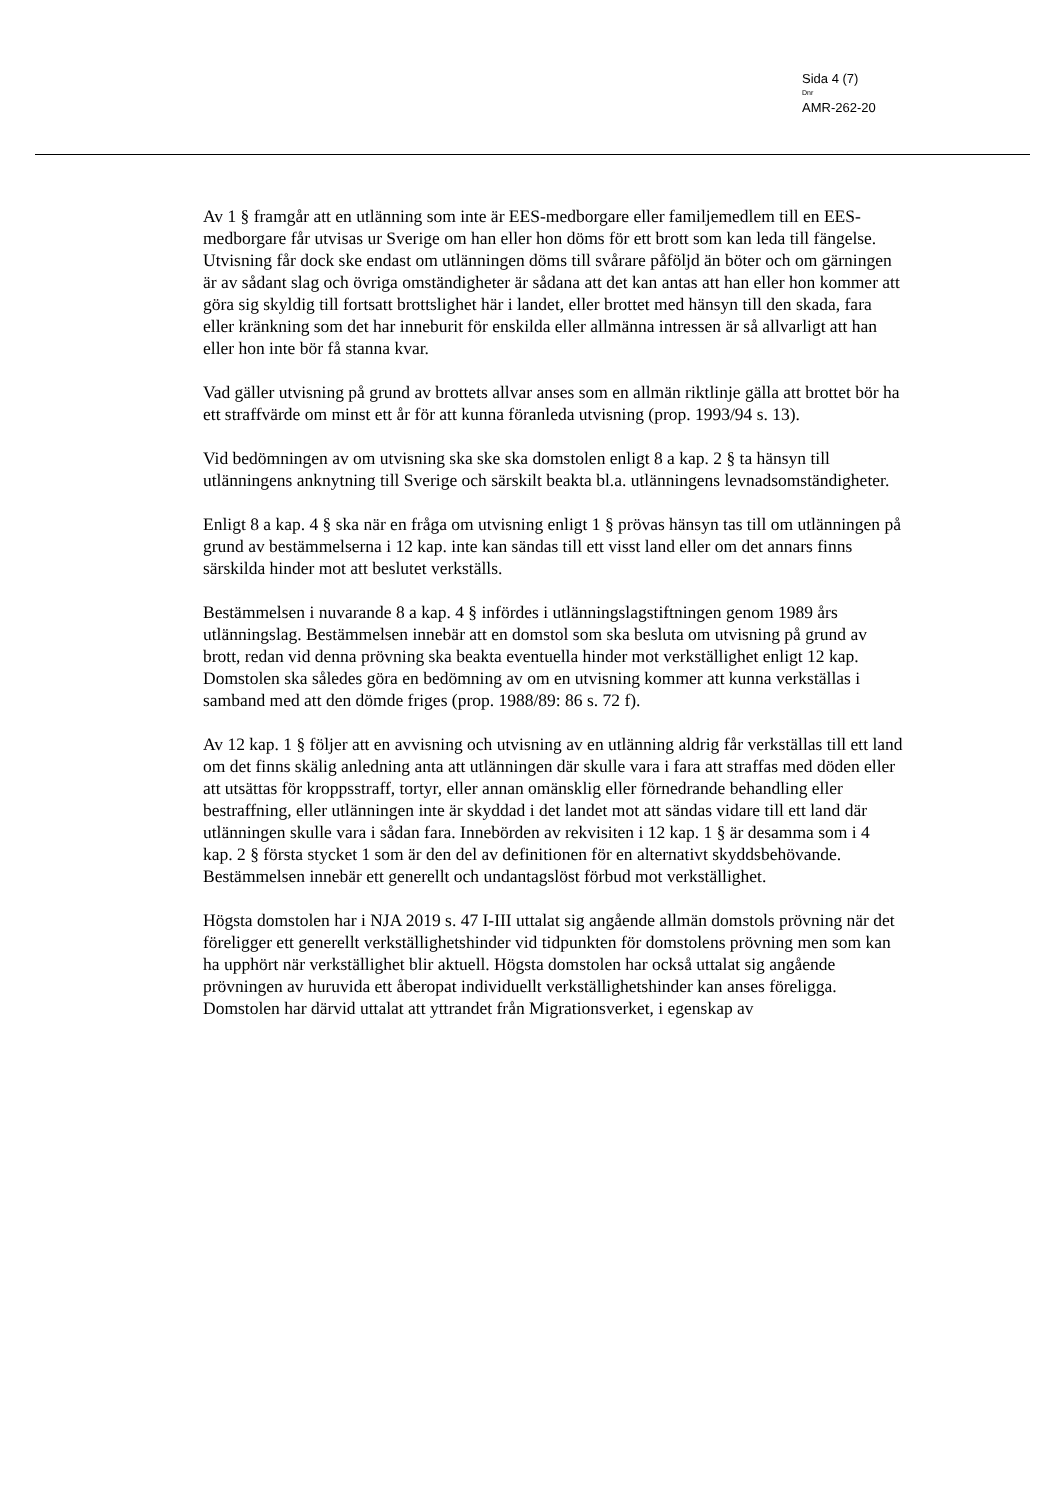Sida 4 (7)
Dnr
AMR-262-20
Av 1 § framgår att en utlänning som inte är EES-medborgare eller familjemedlem till en EES-medborgare får utvisas ur Sverige om han eller hon döms för ett brott som kan leda till fängelse. Utvisning får dock ske endast om utlänningen döms till svårare påföljd än böter och om gärningen är av sådant slag och övriga omständigheter är sådana att det kan antas att han eller hon kommer att göra sig skyldig till fortsatt brottslighet här i landet, eller brottet med hänsyn till den skada, fara eller kränkning som det har inneburit för enskilda eller allmänna intressen är så allvarligt att han eller hon inte bör få stanna kvar.
Vad gäller utvisning på grund av brottets allvar anses som en allmän riktlinje gälla att brottet bör ha ett straffvärde om minst ett år för att kunna föranleda utvisning (prop. 1993/94 s. 13).
Vid bedömningen av om utvisning ska ske ska domstolen enligt 8 a kap. 2 § ta hänsyn till utlänningens anknytning till Sverige och särskilt beakta bl.a. utlänningens levnadsomständigheter.
Enligt 8 a kap. 4 § ska när en fråga om utvisning enligt 1 § prövas hänsyn tas till om utlänningen på grund av bestämmelserna i 12 kap. inte kan sändas till ett visst land eller om det annars finns särskilda hinder mot att beslutet verkställs.
Bestämmelsen i nuvarande 8 a kap. 4 § infördes i utlänningslagstiftningen genom 1989 års utlänningslag. Bestämmelsen innebär att en domstol som ska besluta om utvisning på grund av brott, redan vid denna prövning ska beakta eventuella hinder mot verkställighet enligt 12 kap. Domstolen ska således göra en bedömning av om en utvisning kommer att kunna verkställas i samband med att den dömde friges (prop. 1988/89: 86 s. 72 f).
Av 12 kap. 1 § följer att en avvisning och utvisning av en utlänning aldrig får verkställas till ett land om det finns skälig anledning anta att utlänningen där skulle vara i fara att straffas med döden eller att utsättas för kroppsstraff, tortyr, eller annan omänsklig eller förnedrande behandling eller bestraffning, eller utlänningen inte är skyddad i det landet mot att sändas vidare till ett land där utlänningen skulle vara i sådan fara. Innebörden av rekvisiten i 12 kap. 1 § är desamma som i 4 kap. 2 § första stycket 1 som är den del av definitionen för en alternativt skyddsbehövande. Bestämmelsen innebär ett generellt och undantagslöst förbud mot verkställighet.
Högsta domstolen har i NJA 2019 s. 47 I-III uttalat sig angående allmän domstols prövning när det föreligger ett generellt verkställighetshinder vid tidpunkten för domstolens prövning men som kan ha upphört när verkställighet blir aktuell. Högsta domstolen har också uttalat sig angående prövningen av huruvida ett åberopat individuellt verkställighetshinder kan anses föreligga. Domstolen har därvid uttalat att yttrandet från Migrationsverket, i egenskap av